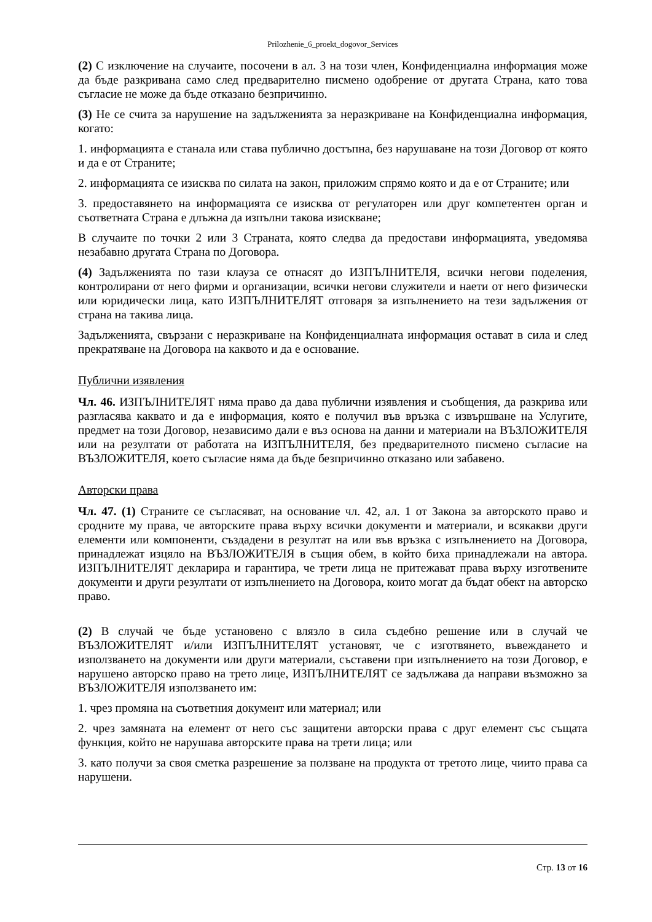Prilozhenie_6_proekt_dogovor_Services
(2) С изключение на случаите, посочени в ал. 3 на този член, Конфиденциална информация може да бъде разкривана само след предварително писмено одобрение от другата Страна, като това съгласие не може да бъде отказано безпричинно.
(3) Не се счита за нарушение на задълженията за неразкриване на Конфиденциална информация, когато:
1. информацията е станала или става публично достъпна, без нарушаване на този Договор от която и да е от Страните;
2. информацията се изисква по силата на закон, приложим спрямо която и да е от Страните; или
3. предоставянето на информацията се изисква от регулаторен или друг компетентен орган и съответната Страна е длъжна да изпълни такова изискване;
В случаите по точки 2 или 3 Страната, която следва да предостави информацията, уведомява незабавно другата Страна по Договора.
(4) Задълженията по тази клауза се отнасят до ИЗПЪЛНИТЕЛЯ, всички негови поделения, контролирани от него фирми и организации, всички негови служители и наети от него физически или юридически лица, като ИЗПЪЛНИТЕЛЯТ отговаря за изпълнението на тези задължения от страна на такива лица.
Задълженията, свързани с неразкриване на Конфиденциалната информация остават в сила и след прекратяване на Договора на каквото и да е основание.
Публични изявления
Чл. 46. ИЗПЪЛНИТЕЛЯТ няма право да дава публични изявления и съобщения, да разкрива или разгласява каквато и да е информация, която е получил във връзка с извършване на Услугите, предмет на този Договор, независимо дали е въз основа на данни и материали на ВЪЗЛОЖИТЕЛЯ или на резултати от работата на ИЗПЪЛНИТЕЛЯ, без предварителното писмено съгласие на ВЪЗЛОЖИТЕЛЯ, което съгласие няма да бъде безпричинно отказано или забавено.
Авторски права
Чл. 47. (1) Страните се съгласяват, на основание чл. 42, ал. 1 от Закона за авторското право и сродните му права, че авторските права върху всички документи и материали, и всякакви други елементи или компоненти, създадени в резултат на или във връзка с изпълнението на Договора, принадлежат изцяло на ВЪЗЛОЖИТЕЛЯ в същия обем, в който биха принадлежали на автора. ИЗПЪЛНИТЕЛЯТ декларира и гарантира, че трети лица не притежават права върху изготвените документи и други резултати от изпълнението на Договора, които могат да бъдат обект на авторско право.
(2) В случай че бъде установено с влязло в сила съдебно решение или в случай че ВЪЗЛОЖИТЕЛЯТ и/или ИЗПЪЛНИТЕЛЯТ установят, че с изготвянето, въвеждането и използването на документи или други материали, съставени при изпълнението на този Договор, е нарушено авторско право на трето лице, ИЗПЪЛНИТЕЛЯТ се задължава да направи възможно за ВЪЗЛОЖИТЕЛЯ използването им:
1. чрез промяна на съответния документ или материал; или
2. чрез замяната на елемент от него със защитени авторски права с друг елемент със същата функция, който не нарушава авторските права на трети лица; или
3. като получи за своя сметка разрешение за ползване на продукта от третото лице, чиито права са нарушени.
Стр. 13 от 16